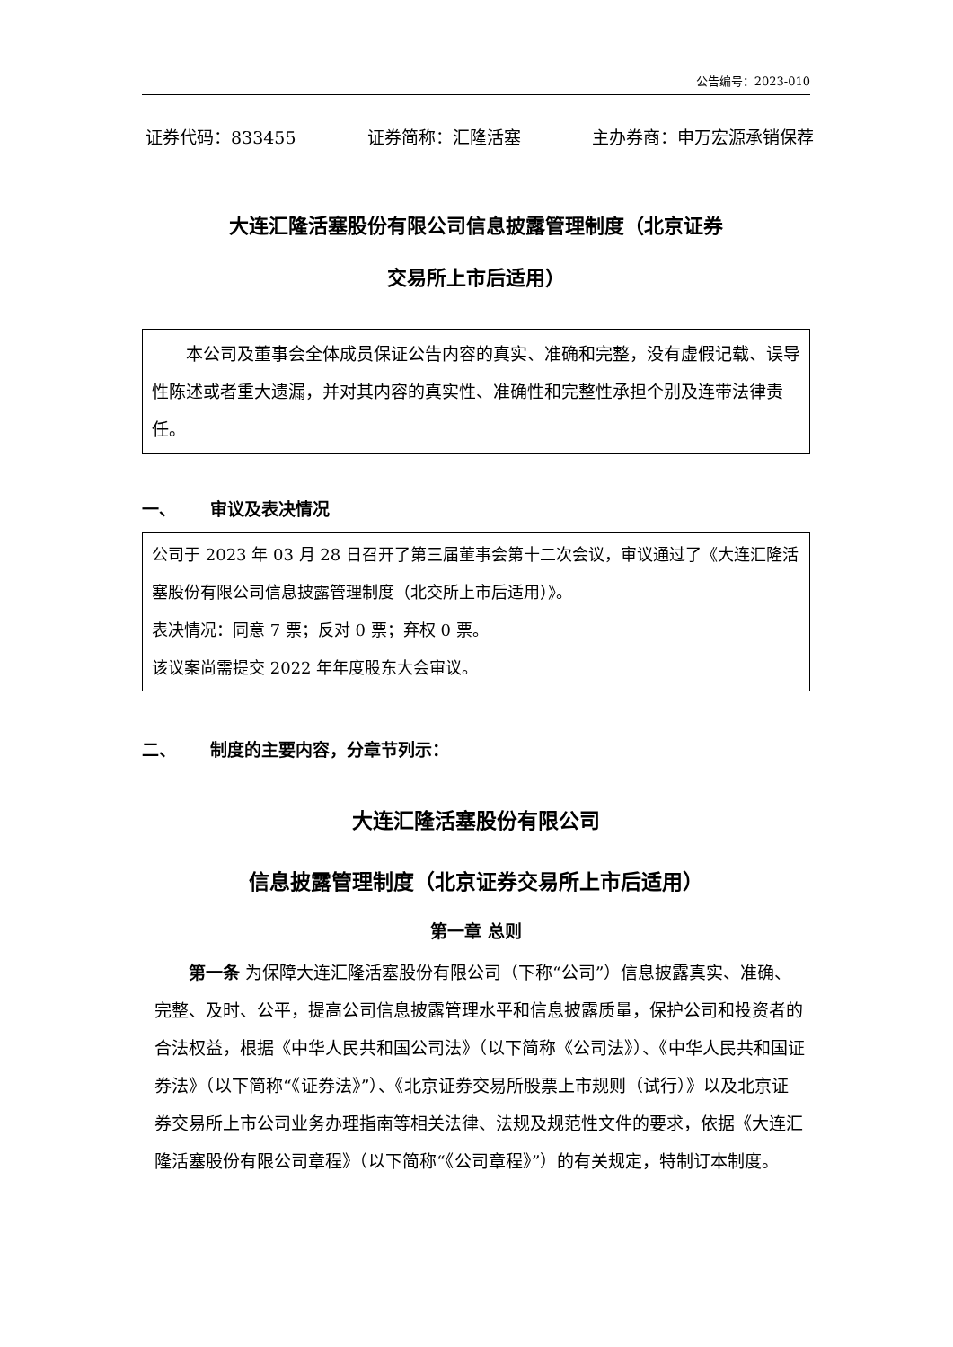公告编号：2023-010
证券代码：833455 证券简称：汇隆活塞 主办券商：申万宏源承销保荐
大连汇隆活塞股份有限公司信息披露管理制度（北京证券
交易所上市后适用）
本公司及董事会全体成员保证公告内容的真实、准确和完整，没有虚假记载、误导性陈述或者重大遗漏，并对其内容的真实性、准确性和完整性承担个别及连带法律责任。
一、 审议及表决情况
公司于 2023 年 03 月 28 日召开了第三届董事会第十二次会议，审议通过了《大连汇隆活塞股份有限公司信息披露管理制度（北交所上市后适用）》。
表决情况：同意 7 票；反对 0 票；弃权 0 票。
该议案尚需提交 2022 年年度股东大会审议。
二、 制度的主要内容，分章节列示：
大连汇隆活塞股份有限公司
信息披露管理制度（北京证券交易所上市后适用）
第一章 总则
第一条 为保障大连汇隆活塞股份有限公司（下称“公司”）信息披露真实、准确、完整、及时、公平，提高公司信息披露管理水平和信息披露质量，保护公司和投资者的合法权益，根据《中华人民共和国公司法》（以下简称《公司法》）、《中华人民共和国证券法》（以下简称“《证券法》”）、《北京证券交易所股票上市规则（试行）》以及北京证券交易所上市公司业务办理指南等相关法律、法规及规范性文件的要求，依据《大连汇隆活塞股份有限公司章程》（以下简称“《公司章程》”）的有关规定，特制订本制度。